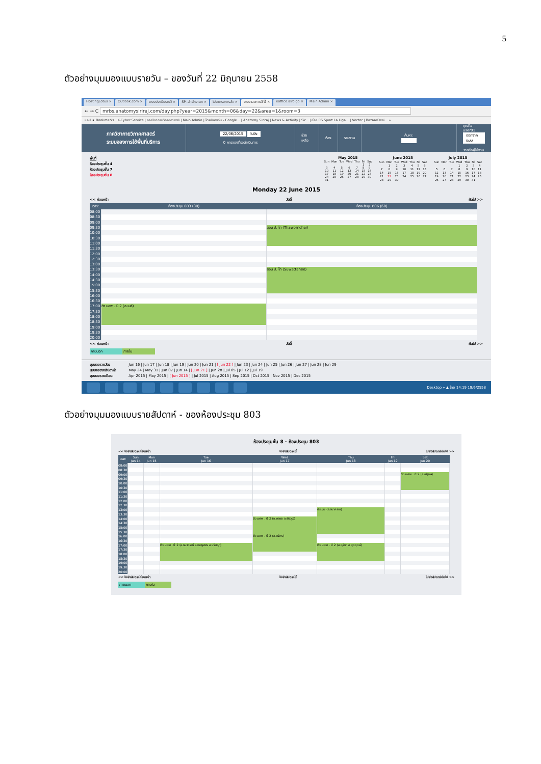5
ตัวอย่างมุมมองแบบรายวัน – ของวันที่ 22 มิถุนายน 2558
HostingLotus × Outlook.com × ระบบประเมินรายวิ × SP--สำนักงานภ × โปรแกรมการจัด × ระบบจองการใช้พื้ × eoffice.alro.go × Main Admin ×
← → C mrbs.anatomysiriraj.com/day.php?year=2015&month=06&day=22&area=1&room=3
แอป ★ Bookmarks | K-Cyber Service | ภาควิชากายวิภาคศาสตร์ | Main Admin | ไดรฟ์ของฉัน - Google... | Anatomy Siriraj | News & Activity | Sir... | ช่อง RS Sport La Liga... | Vector | BazaarDesi... »
ภาควิชากายวิภาคศาสตร์
ระบบจองการใช้พื้นที่บริการ
22/06/2015 ไปยัง
0 การจองที่รอดำเนินการ
ช่วยเหลือ ห้อง รายงาน ค้นหา:
คุณคือ user01
ออกจากระบบ
รายชื่อผู้ใช้งาน
พื้นที่
ห้องประชุมชั้น 4
ห้องประชุมชั้น 7
ห้องประชุมชั้น 8
May 2015
| Sun | Mon | Tue | Wed | Thu | Fri | Sat |
| --- | --- | --- | --- | --- | --- | --- |
| | | | | | 1 | 2 |
| 3 | 4 | 5 | 6 | 7 | 8 | 9 |
| 10 | 11 | 12 | 13 | 14 | 15 | 16 |
| 17 | 18 | 19 | 20 | 21 | 22 | 23 |
| 24 | 25 | 26 | 27 | 28 | 29 | 30 |
| 31 | | | | | | |
June 2015
| Sun | Mon | Tue | Wed | Thu | Fri | Sat |
| --- | --- | --- | --- | --- | --- | --- |
| | 1 | 2 | 3 | 4 | 5 | 6 |
| 7 | 8 | 9 | 10 | 11 | 12 | 13 |
| 14 | 15 | 16 | 17 | 18 | 19 | 20 |
| 21 | 22 | 23 | 24 | 25 | 26 | 27 |
| 28 | 29 | 30 | | | | |
July 2015
| Sun | Mon | Tue | Wed | Thu | Fri | Sat |
| --- | --- | --- | --- | --- | --- | --- |
| | | | 1 | 2 | 3 | 4 |
| 5 | 6 | 7 | 8 | 9 | 10 | 11 |
| 12 | 13 | 14 | 15 | 16 | 17 | 18 |
| 19 | 20 | 21 | 22 | 23 | 24 | 25 |
| 26 | 27 | 28 | 29 | 30 | 31 | |
Monday 22 June 2015
<< ก่อนหน้า วันนี้ ถัดไป >>
| เวลา: | ห้องประชุม 803 (30) | ห้องประชุม 806 (60) |
| --- | --- | --- |
| 08:00 | | |
| 08:30 | | |
| 09:00 | | |
| 09:30 | | สอน ป. โท (Thawornchai) |
| 10:00 | | |
| 10:30 | | |
| 11:00 | | |
| 11:30 | | |
| 12:00 | | |
| 12:30 | | |
| 13:00 | | |
| 13:30 | | สอน ป. โท (Suwattanee) |
| 14:00 | | |
| 14:30 | | |
| 15:00 | | |
| 15:30 | | |
| 16:00 | | |
| 16:30 | | |
| 17:00 | ติว นศพ . ปี 2 (อ.เมธี) | |
| 17:30 | | |
| 18:00 | | |
| 18:30 | | |
| 19:00 | | |
| 19:30 | | |
| 20:00 | | |
<< ก่อนหน้า วันนี้ ถัดไป >>
ภายนอก ภายใน
มุมมองรายวัน: Jun 16 | Jun 17 | Jun 18 | Jun 19 | Jun 20 | Jun 21 | [ Jun 22 ] | Jun 23 | Jun 24 | Jun 25 | Jun 26 | Jun 27 | Jun 28 | Jun 29
มุมมองรายสัปดาห์: May 24 | May 31 | Jun 07 | Jun 14 | [ Jun 21 ] | Jun 28 | Jul 05 | Jul 12 | Jul 19
มุมมองรายเดือน: Apr 2015 | May 2015 | [ Jun 2015 ] | Jul 2015 | Aug 2015 | Sep 2015 | Oct 2015 | Nov 2015 | Dec 2015
Desktop » ▲ ไทย 14:19 19/6/2558
ตัวอย่างมุมมองแบบรายสัปดาห์ - ของห้องประชุม 803
ห้องประชุมชั้น 8 - ห้องประชุม 803
<< ไปยังสัปดาห์ก่อนหน้า ไปยังสัปดาห์นี้ ไปยังสัปดาห์ถัดไป >>
| เวลา: | Sun Jun 14 | Mon Jun 15 | Tue Jun 16 | Wed Jun 17 | Thu Jun 18 | Fri Jun 19 | Sat Jun 20 |
| --- | --- | --- | --- | --- | --- | --- | --- |
| 08:00 | | | | | | | |
| 08:30 | | | | | | | |
| 09:00 | | | | | | | ติว นศพ . ปี 2 (อ.ณัฐพล) |
| 09:30 | | | | | | | |
| 10:00 | | | | | | | |
| 10:30 | | | | | | | |
| 11:00 | | | | | | | |
| 11:30 | | | | | | | |
| 12:00 | | | | | | | |
| 12:30 | | | | | | | |
| 13:00 | | | | | ประชุม (อ.ธนาภรณ์) | | |
| 13:30 | | | | | | | |
| 14:00 | | | | ติว นศพ . ปี 2 (อ.พลอย อ.พีรวุฒิ) | | | |
| 14:30 | | | | | | | |
| 15:00 | | | | | | | |
| 15:30 | | | | | | | |
| 16:00 | | | | ติว นศพ . ปี 2 (อ.ธนิศร) | | | |
| 16:30 | | | | | | | |
| 17:00 | | | ติว นศพ . ปี 2 (อ.ธนาภรณ์ อ.เบญจพร อ.ปริชญา) | | ติว นศพ . ปี 2 (อ.คุลียา อ.ศุภฤกษ์) | | |
| 17:30 | | | | | | | |
| 18:00 | | | | | | | |
| 18:30 | | | | | | | |
| 19:00 | | | | | | | |
| 19:30 | | | | | | | |
| 20:00 | | | | | | | |
<< ไปยังสัปดาห์ก่อนหน้า ไปยังสัปดาห์นี้ ไปยังสัปดาห์ถัดไป >>
ภายนอก ภายใน